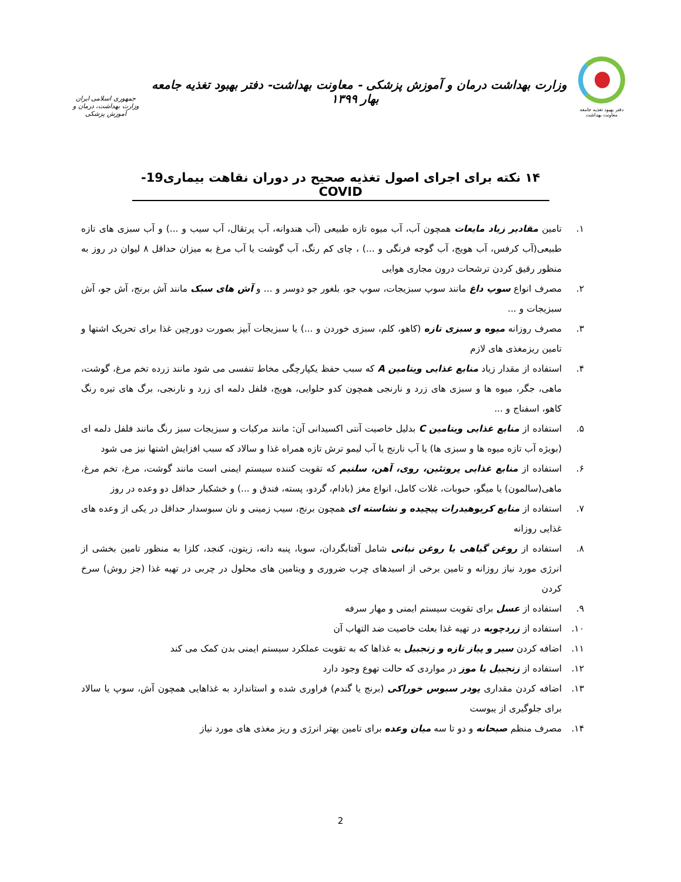دفتر بهبود تغذیه جامعه
معاونت بهداشت
وزارت بهداشت درمان و آموزش پزشکی - معاونت بهداشت- دفتر بهبود تغذیه جامعه بهار ۱۳۹۹
جمهوری اسلامی ایران
وزارت بهداشت، درمان و آموزش پزشکی
۱۴ نکته برای اجرای اصول تغذیه صحیح در دوران نقاهت بیماری19- COVID
۱. تامین مقادیر زیاد مایعات همچون آب، آب میوه تازه طبیعی (آب هندوانه، آب پرتقال، آب سیب و ...) و آب سبزی های تازه طبیعی(آب کرفس، آب هویج، آب گوجه فرنگی و ...) ، چای کم رنگ، آب گوشت یا آب مرغ به میزان حداقل ۸ لیوان در روز به منظور رقیق کردن ترشحات درون مجاری هوایی
۲. مصرف انواع سوپ داغ مانند سوپ سبزیجات، سوپ جو، بلغور جو دوسر و ... و آش های سبک مانند آش برنج، آش جو، آش سبزیجات و ...
۳. مصرف روزانه میوه و سبزی تازه (کاهو، کلم، سبزی خوردن و ...) یا سبزیجات آبپز بصورت دورچین غذا برای تحریک اشتها و تامین ریزمغذی های لازم
۴. استفاده از مقدار زیاد منابع غذایی ویتامین A که سبب حفظ یکپارچگی مخاط تنفسی می شود مانند زرده تخم مرغ، گوشت، ماهی، جگر، میوه ها و سبزی های زرد و نارنجی همچون کدو حلوایی، هویج، فلفل دلمه ای زرد و نارنجی، برگ های تیره رنگ کاهو، اسفناج و ...
۵. استفاده از منابع غذایی ویتامین C بدلیل خاصیت آنتی اکسیدانی آن: مانند مرکبات و سبزیجات سبز رنگ مانند فلفل دلمه ای (بویژه آب تازه میوه ها و سبزی ها) یا آب نارنج یا آب لیمو ترش تازه همراه غذا و سالاد که سبب افزایش اشتها نیز می شود
۶. استفاده از منابع غذایی پروتئین، روی، آهن، سلنیم که تقویت کننده سیستم ایمنی است مانند گوشت، مرغ، تخم مرغ، ماهی(سالمون) یا میگو، حبوبات، غلات کامل، انواع مغز (بادام، گردو، پسته، فندق و ...) و خشکبار حداقل دو وعده در روز
۷. استفاده از منابع کربوهیدرات پیچیده و نشاسته ای همچون برنج، سیب زمینی و نان سبوسدار حداقل در یکی از وعده های غذایی روزانه
۸. استفاده از روغن گیاهی یا روغن نباتی شامل آفتابگردان، سویا، پنبه دانه، زیتون، کنجد، کلزا به منظور تامین بخشی از انرژی مورد نیاز روزانه و تامین برخی از اسیدهای چرب ضروری و ویتامین های محلول در چربی در تهیه غذا (جز روش) سرخ کردن
۹. استفاده از عسل برای تقویت سیستم ایمنی و مهار سرفه
۱۰. استفاده از زردچوبه در تهیه غذا بعلت خاصیت ضد التهاب آن
۱۱. اضافه کردن سیر و پیاز تازه و زنجبیل به غذاها که به تقویت عملکرد سیستم ایمنی بدن کمک می کند
۱۲. استفاده از زنجبیل یا موز در مواردی که حالت تهوع وجود دارد
۱۳. اضافه کردن مقداری پودر سبوس خوراکی (برنج یا گندم) فراوری شده و استاندارد به غذاهایی همچون آش، سوپ یا سالاد برای جلوگیری از یبوست
۱۴. مصرف منظم صبحانه و دو تا سه میان وعده برای تامین بهتر انرژی و ریز مغذی های مورد نیاز
2